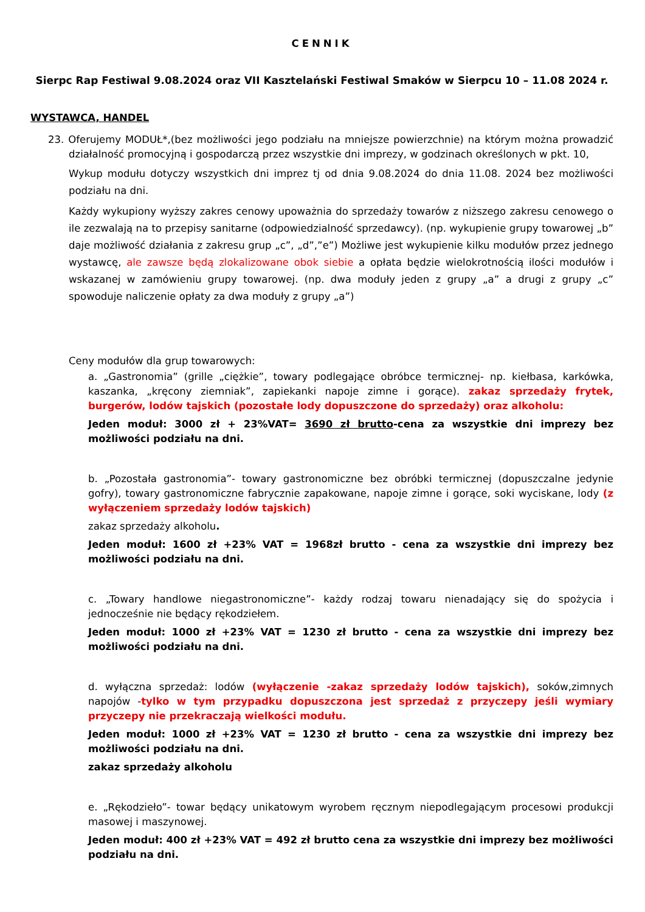CENNIK
Sierpc Rap Festiwal 9.08.2024 oraz VII Kasztelański Festiwal Smaków w Sierpcu 10 – 11.08 2024 r.
WYSTAWCA, HANDEL
23. Oferujemy MODUŁ*,(bez możliwości jego podziału na mniejsze powierzchnie) na którym można prowadzić działalność promocyjną i gospodarczą przez wszystkie dni imprezy, w godzinach określonych w pkt. 10,
Wykup modułu dotyczy wszystkich dni imprez tj od dnia 9.08.2024 do dnia 11.08. 2024 bez możliwości podziału na dni.
Każdy wykupiony wyższy zakres cenowy upoważnia do sprzedaży towarów z niższego zakresu cenowego o ile zezwalają na to przepisy sanitarne (odpowiedzialność sprzedawcy). (np. wykupienie grupy towarowej „b” daje możliwość działania z zakresu grup „c”, „d”,”e”) Możliwe jest wykupienie kilku modułów przez jednego wystawcę, ale zawsze będą zlokalizowane obok siebie a opłata będzie wielokrotnością ilości modułów i wskazanej w zamówieniu grupy towarowej. (np. dwa moduły jeden z grupy „a” a drugi z grupy „c” spowoduje naliczenie opłaty za dwa moduły z grupy „a”)
Ceny modułów dla grup towarowych:
a. „Gastronomia” (grille „ciężkie”, towary podlegające obróbce termicznej- np. kiełbasa, karkówka, kaszanka, „kręcony ziemniak”, zapiekanki napoje zimne i gorące). zakaz sprzedaży frytek, burgerów, lodów tajskich (pozostałe lody dopuszczone do sprzedaży) oraz alkoholu:
Jeden moduł: 3000 zł + 23%VAT= 3690 zł brutto-cena za wszystkie dni imprezy bez możliwości podziału na dni.
b. „Pozostała gastronomia”- towary gastronomiczne bez obróbki termicznej (dopuszczalne jedynie gofry), towary gastronomiczne fabrycznie zapakowane, napoje zimne i gorące, soki wyciskane, lody (z wyłączeniem sprzedaży lodów tajskich)
zakaz sprzedaży alkoholu.
Jeden moduł: 1600 zł +23% VAT = 1968zł brutto - cena za wszystkie dni imprezy bez możliwości podziału na dni.
c. „Towary handlowe niegastronomiczne”- każdy rodzaj towaru nienadający się do spożycia i jednocześnie nie będący rękodziełem.
Jeden moduł: 1000 zł +23% VAT = 1230 zł brutto - cena za wszystkie dni imprezy bez możliwości podziału na dni.
d. wyłączna sprzedaż: lodów (wyłączenie -zakaz sprzedaży lodów tajskich), soków,zimnych napojów -tylko w tym przypadku dopuszczona jest sprzedaż z przyczepy jeśli wymiary przyczepy nie przekraczają wielkości modułu.
Jeden moduł: 1000 zł +23% VAT = 1230 zł brutto - cena za wszystkie dni imprezy bez możliwości podziału na dni.
zakaz sprzedaży alkoholu
e. „Rękodzieło”- towar będący unikatowym wyrobem ręcznym niepodlegającym procesowi produkcji masowej i maszynowej.
Jeden moduł: 400 zł +23% VAT = 492 zł brutto cena za wszystkie dni imprezy bez możliwości podziału na dni.